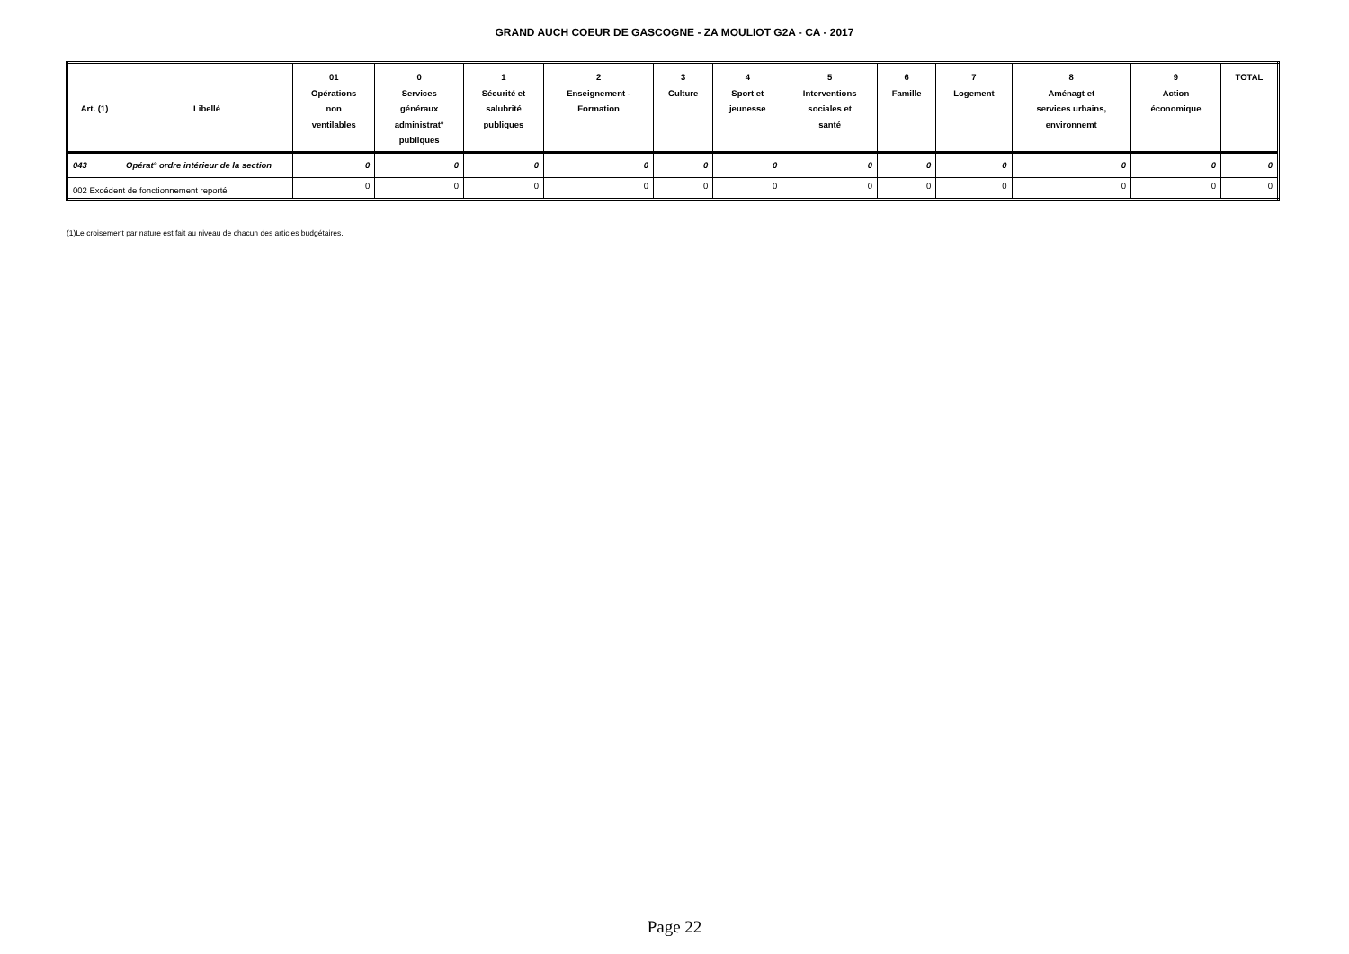GRAND AUCH COEUR DE GASCOGNE - ZA MOULIOT G2A - CA - 2017
| Art. (1) | Libellé | 01 Opérations non ventilables | 0 Services généraux administrat° publiques | 1 Sécurité et salubrité publiques | 2 Enseignement - Formation | 3 Culture | 4 Sport et jeunesse | 5 Interventions sociales et santé | 6 Famille | 7 Logement | 8 Aménagt et services urbains, environnemt | 9 Action économique | TOTAL |
| --- | --- | --- | --- | --- | --- | --- | --- | --- | --- | --- | --- | --- | --- |
| 043 | Opérat° ordre intérieur de la section | 0 | 0 | 0 | 0 | 0 | 0 | 0 | 0 | 0 | 0 | 0 | 0 |
| 002 Excédent de fonctionnement reporté | | 0 | 0 | 0 | 0 | 0 | 0 | 0 | 0 | 0 | 0 | 0 | 0 |
(1)Le croisement par nature est fait au niveau de chacun des articles budgétaires.
Page 22